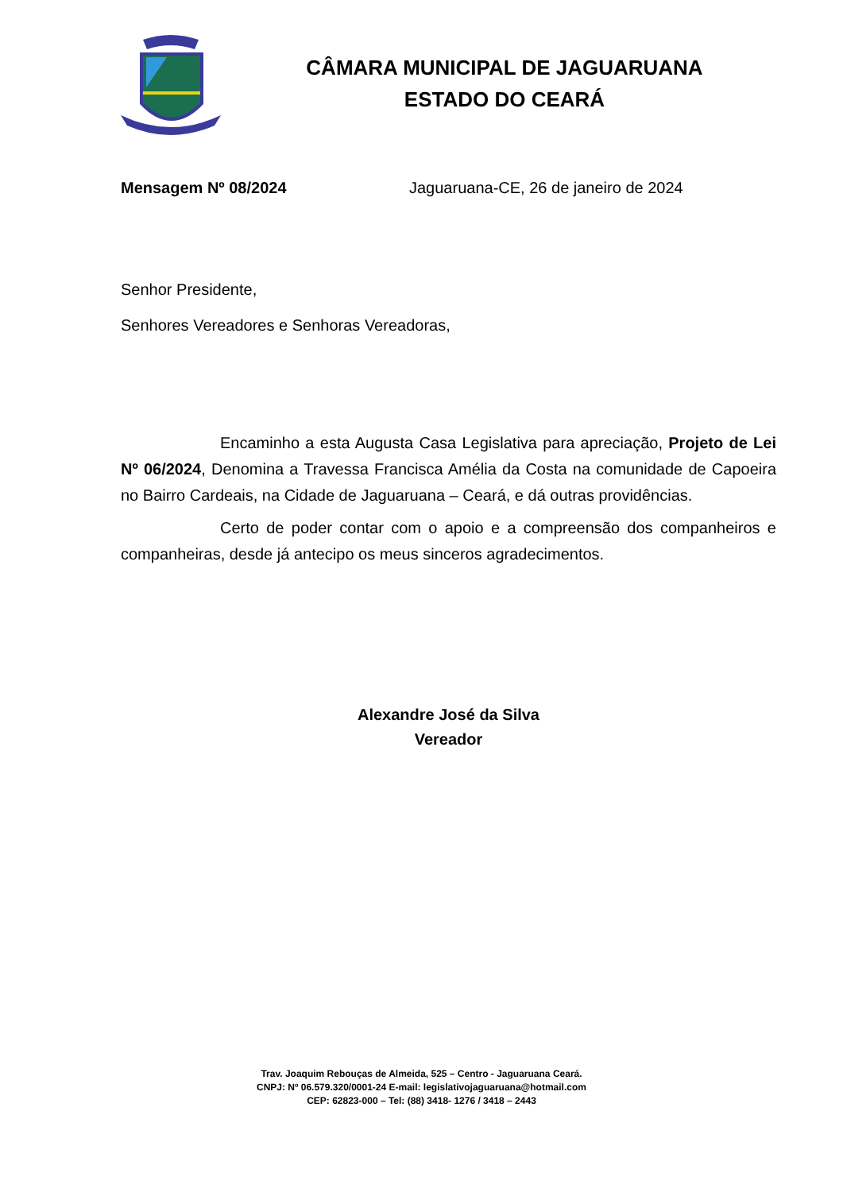CÂMARA MUNICIPAL DE JAGUARUANA
ESTADO DO CEARÁ
Mensagem Nº 08/2024 Jaguaruana-CE, 26 de janeiro de 2024
Senhor Presidente,
Senhores Vereadores e Senhoras Vereadoras,
Encaminho a esta Augusta Casa Legislativa para apreciação, Projeto de Lei Nº 06/2024, Denomina a Travessa Francisca Amélia da Costa na comunidade de Capoeira no Bairro Cardeais, na Cidade de Jaguaruana – Ceará, e dá outras providências.
Certo de poder contar com o apoio e a compreensão dos companheiros e companheiras, desde já antecipo os meus sinceros agradecimentos.
Alexandre José da Silva
Vereador
Trav. Joaquim Rebouças de Almeida, 525 – Centro - Jaguaruana Ceará.
CNPJ: Nº 06.579.320/0001-24 E-mail: legislativojaguaruana@hotmail.com
CEP: 62823-000 – Tel: (88) 3418- 1276 / 3418 – 2443